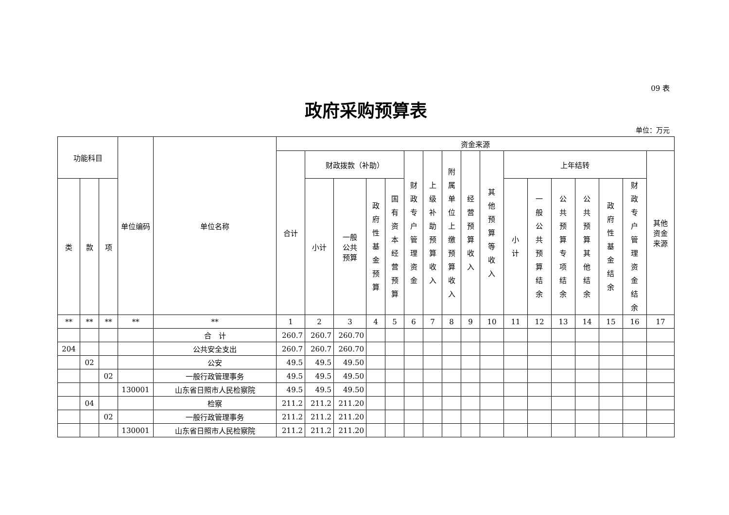09 表
政府采购预算表
单位：万元
| 功能科目 | | | 单位编码 | 单位名称 | 资金来源 | | | | | | | | | | | | | | | | |
| --- | --- | --- | --- | --- | --- | --- | --- | --- | --- | --- | --- | --- | --- | --- | --- | --- | --- | --- | --- | --- | --- |
| | | | | | 合计 | 财政拨款（补助） | | | | 财政专户管理资金 | 上级补助预算收入 | 附属单位上缴预算收入 | 经营预算收入 | 其他预算等收入 | 上年结转 | | | | | | 其他 资金 来源 |
| 类 | 款 | 项 | | | | 小计 | 一般 公共 预算 | 政府性基金预算 | 国有资本经营预算 | | | | | | 小计 | 一般公共预算结余 | 公共预算专项结余 | 公共预算其他结余 | 政府性基金结余 | 财政专户管理资金结余 | |
| ** | ** | ** | ** | ** | 1 | 2 | 3 | 4 | 5 | 6 | 7 | 8 | 9 | 10 | 11 | 12 | 13 | 14 | 15 | 16 | 17 |
| | | | | 合 计 | 260.7 | 260.7 | 260.70 | | | | | | | | | | | | | | |
| 204 | | | | 公共安全支出 | 260.7 | 260.7 | 260.70 | | | | | | | | | | | | | | |
| | 02 | | | 公安 | 49.5 | 49.5 | 49.50 | | | | | | | | | | | | | | |
| | | 02 | | 一般行政管理事务 | 49.5 | 49.5 | 49.50 | | | | | | | | | | | | | | |
| | | | 130001 | 山东省日照市人民检察院 | 49.5 | 49.5 | 49.50 | | | | | | | | | | | | | | |
| | 04 | | | 检察 | 211.2 | 211.2 | 211.20 | | | | | | | | | | | | | | |
| | | 02 | | 一般行政管理事务 | 211.2 | 211.2 | 211.20 | | | | | | | | | | | | | | |
| | | | 130001 | 山东省日照市人民检察院 | 211.2 | 211.2 | 211.20 | | | | | | | | | | | | | | |